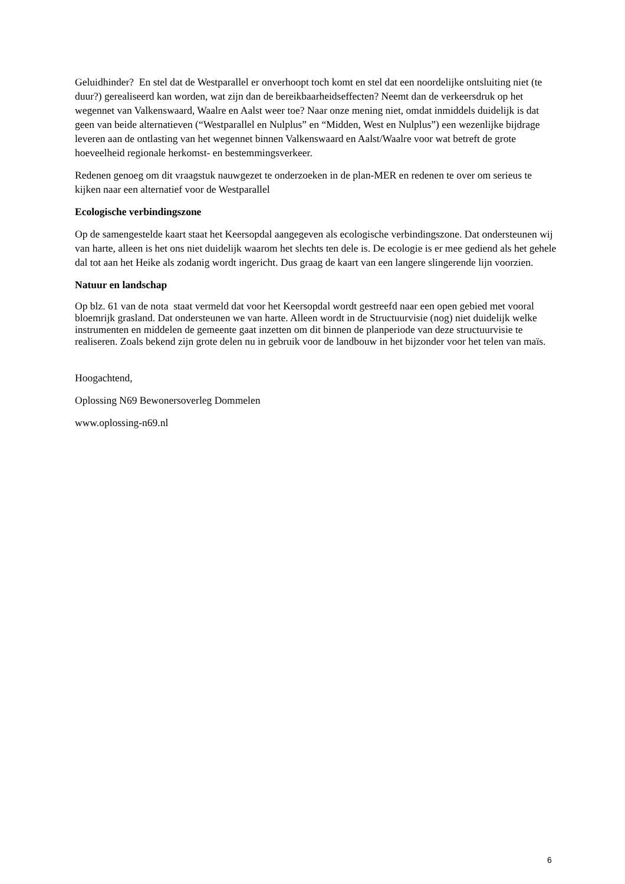Geluidhinder? En stel dat de Westparallel er onverhoopt toch komt en stel dat een noordelijke ontsluiting niet (te duur?) gerealiseerd kan worden, wat zijn dan de bereikbaarheidseffecten? Neemt dan de verkeersdruk op het wegennet van Valkenswaard, Waalre en Aalst weer toe? Naar onze mening niet, omdat inmiddels duidelijk is dat geen van beide alternatieven (“Westparallel en Nulplus” en “Midden, West en Nulplus”) een wezenlijke bijdrage leveren aan de ontlasting van het wegennet binnen Valkenswaard en Aalst/Waalre voor wat betreft de grote hoeveelheid regionale herkomst- en bestemmingsverkeer.
Redenen genoeg om dit vraagstuk nauwgezet te onderzoeken in de plan-MER en redenen te over om serieus te kijken naar een alternatief voor de Westparallel
Ecologische verbindingszone
Op de samengestelde kaart staat het Keersopdal aangegeven als ecologische verbindingszone. Dat ondersteunen wij van harte, alleen is het ons niet duidelijk waarom het slechts ten dele is. De ecologie is er mee gediend als het gehele dal tot aan het Heike als zodanig wordt ingericht. Dus graag de kaart van een langere slingerende lijn voorzien.
Natuur en landschap
Op blz. 61 van de nota staat vermeld dat voor het Keersopdal wordt gestreefd naar een open gebied met vooral bloemrijk grasland. Dat ondersteunen we van harte. Alleen wordt in de Structuurvisie (nog) niet duidelijk welke instrumenten en middelen de gemeente gaat inzetten om dit binnen de planperiode van deze structuurvisie te realiseren. Zoals bekend zijn grote delen nu in gebruik voor de landbouw in het bijzonder voor het telen van maïs.
Hoogachtend,
Oplossing N69 Bewonersoverleg Dommelen
www.oplossing-n69.nl
6